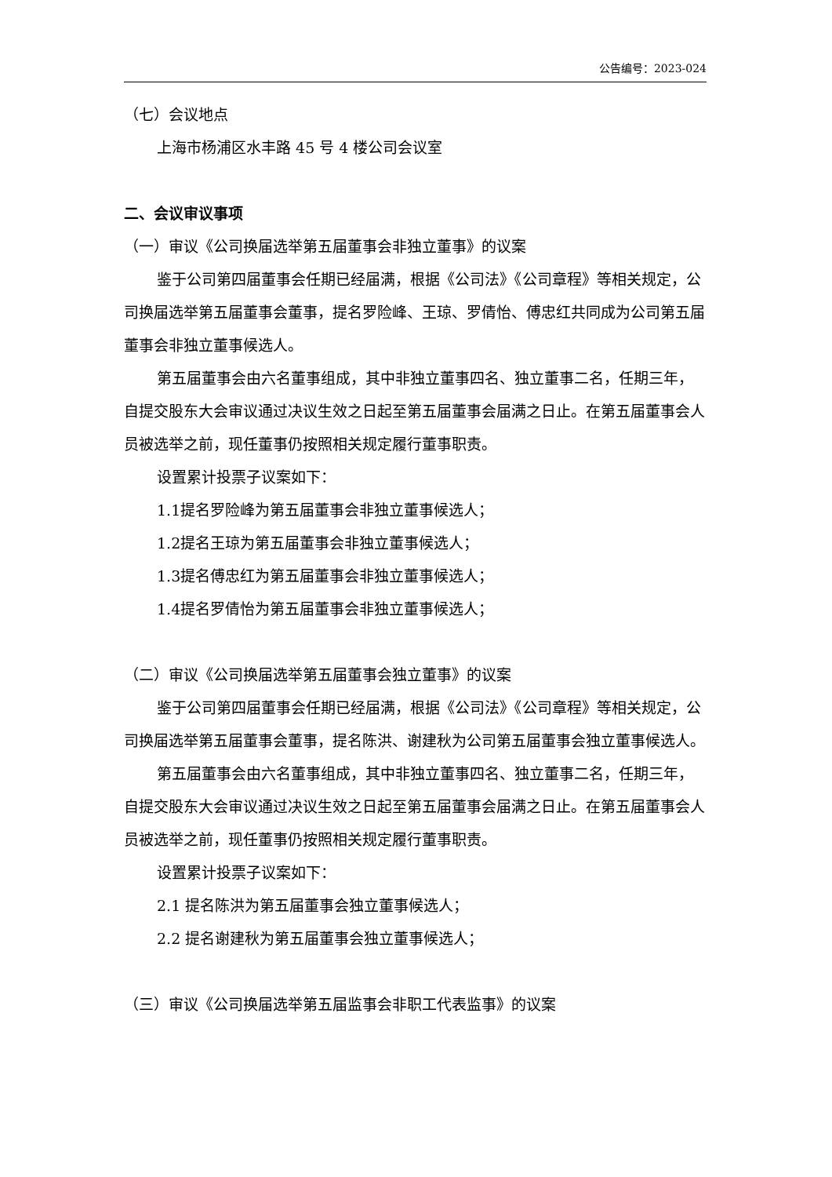公告编号：2023-024
（七）会议地点
上海市杨浦区水丰路 45 号 4 楼公司会议室
二、会议审议事项
（一）审议《公司换届选举第五届董事会非独立董事》的议案
鉴于公司第四届董事会任期已经届满，根据《公司法》《公司章程》等相关规定，公司换届选举第五届董事会董事，提名罗险峰、王琼、罗倩怡、傅忠红共同成为公司第五届董事会非独立董事候选人。
第五届董事会由六名董事组成，其中非独立董事四名、独立董事二名，任期三年，自提交股东大会审议通过决议生效之日起至第五届董事会届满之日止。在第五届董事会人员被选举之前，现任董事仍按照相关规定履行董事职责。
设置累计投票子议案如下：
1.1提名罗险峰为第五届董事会非独立董事候选人；
1.2提名王琼为第五届董事会非独立董事候选人；
1.3提名傅忠红为第五届董事会非独立董事候选人；
1.4提名罗倩怡为第五届董事会非独立董事候选人；
（二）审议《公司换届选举第五届董事会独立董事》的议案
鉴于公司第四届董事会任期已经届满，根据《公司法》《公司章程》等相关规定，公司换届选举第五届董事会董事，提名陈洪、谢建秋为公司第五届董事会独立董事候选人。
第五届董事会由六名董事组成，其中非独立董事四名、独立董事二名，任期三年，自提交股东大会审议通过决议生效之日起至第五届董事会届满之日止。在第五届董事会人员被选举之前，现任董事仍按照相关规定履行董事职责。
设置累计投票子议案如下：
2.1 提名陈洪为第五届董事会独立董事候选人；
2.2 提名谢建秋为第五届董事会独立董事候选人；
（三）审议《公司换届选举第五届监事会非职工代表监事》的议案